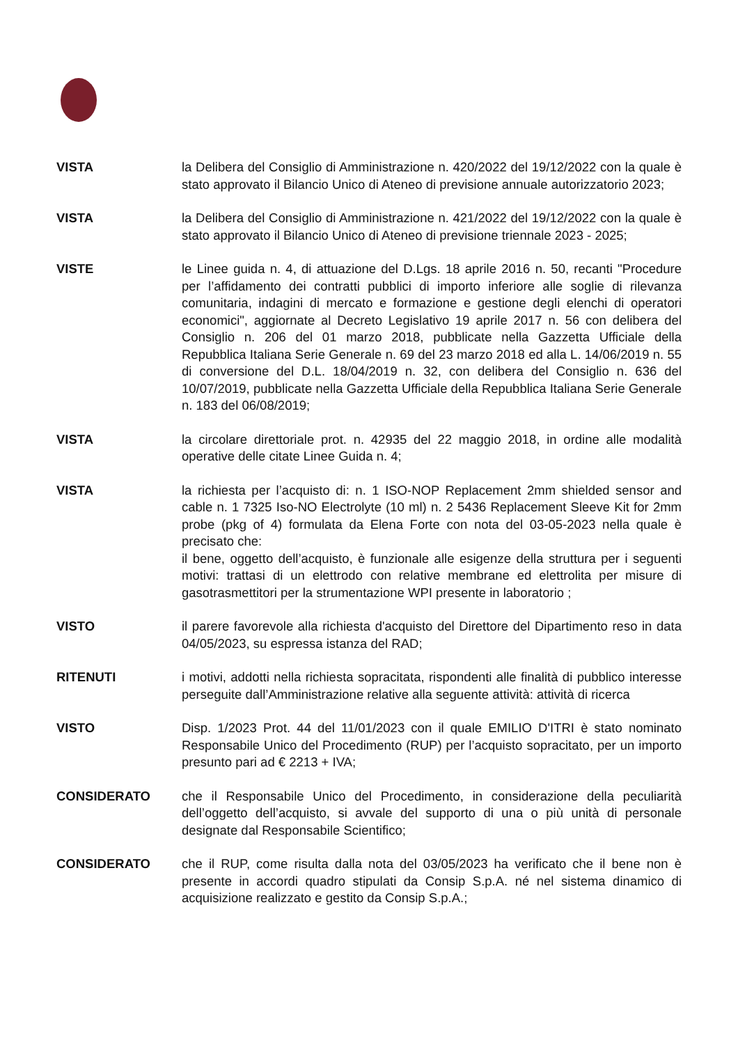VISTA la Delibera del Consiglio di Amministrazione n. 420/2022 del 19/12/2022 con la quale è stato approvato il Bilancio Unico di Ateneo di previsione annuale autorizzatorio 2023;
VISTA la Delibera del Consiglio di Amministrazione n. 421/2022 del 19/12/2022 con la quale è stato approvato il Bilancio Unico di Ateneo di previsione triennale 2023 - 2025;
VISTE le Linee guida n. 4, di attuazione del D.Lgs. 18 aprile 2016 n. 50, recanti "Procedure per l’affidamento dei contratti pubblici di importo inferiore alle soglie di rilevanza comunitaria, indagini di mercato e formazione e gestione degli elenchi di operatori economici", aggiornate al Decreto Legislativo 19 aprile 2017 n. 56 con delibera del Consiglio n. 206 del 01 marzo 2018, pubblicate nella Gazzetta Ufficiale della Repubblica Italiana Serie Generale n. 69 del 23 marzo 2018 ed alla L. 14/06/2019 n. 55 di conversione del D.L. 18/04/2019 n. 32, con delibera del Consiglio n. 636 del 10/07/2019, pubblicate nella Gazzetta Ufficiale della Repubblica Italiana Serie Generale n. 183 del 06/08/2019;
VISTA la circolare direttoriale prot. n. 42935 del 22 maggio 2018, in ordine alle modalità operative delle citate Linee Guida n. 4;
VISTA la richiesta per l’acquisto di: n. 1 ISO-NOP Replacement 2mm shielded sensor and cable n. 1 7325 Iso-NO Electrolyte (10 ml) n. 2 5436 Replacement Sleeve Kit for 2mm probe (pkg of 4) formulata da Elena Forte con nota del 03-05-2023 nella quale è precisato che:
il bene, oggetto dell’acquisto, è funzionale alle esigenze della struttura per i seguenti motivi: trattasi di un elettrodo con relative membrane ed elettrolita per misure di gasotrasmettitori per la strumentazione WPI presente in laboratorio ;
VISTO il parere favorevole alla richiesta d'acquisto del Direttore del Dipartimento reso in data 04/05/2023, su espressa istanza del RAD;
RITENUTI i motivi, addotti nella richiesta sopracitata, rispondenti alle finalità di pubblico interesse perseguite dall’Amministrazione relative alla seguente attività: attività di ricerca
VISTO Disp. 1/2023 Prot. 44 del 11/01/2023 con il quale EMILIO D'ITRI è stato nominato Responsabile Unico del Procedimento (RUP) per l’acquisto sopracitato, per un importo presunto pari ad € 2213 + IVA;
CONSIDERATO che il Responsabile Unico del Procedimento, in considerazione della peculiarità dell’oggetto dell’acquisto, si avvale del supporto di una o più unità di personale designate dal Responsabile Scientifico;
CONSIDERATO che il RUP, come risulta dalla nota del 03/05/2023 ha verificato che il bene non è presente in accordi quadro stipulati da Consip S.p.A. né nel sistema dinamico di acquisizione realizzato e gestito da Consip S.p.A.;